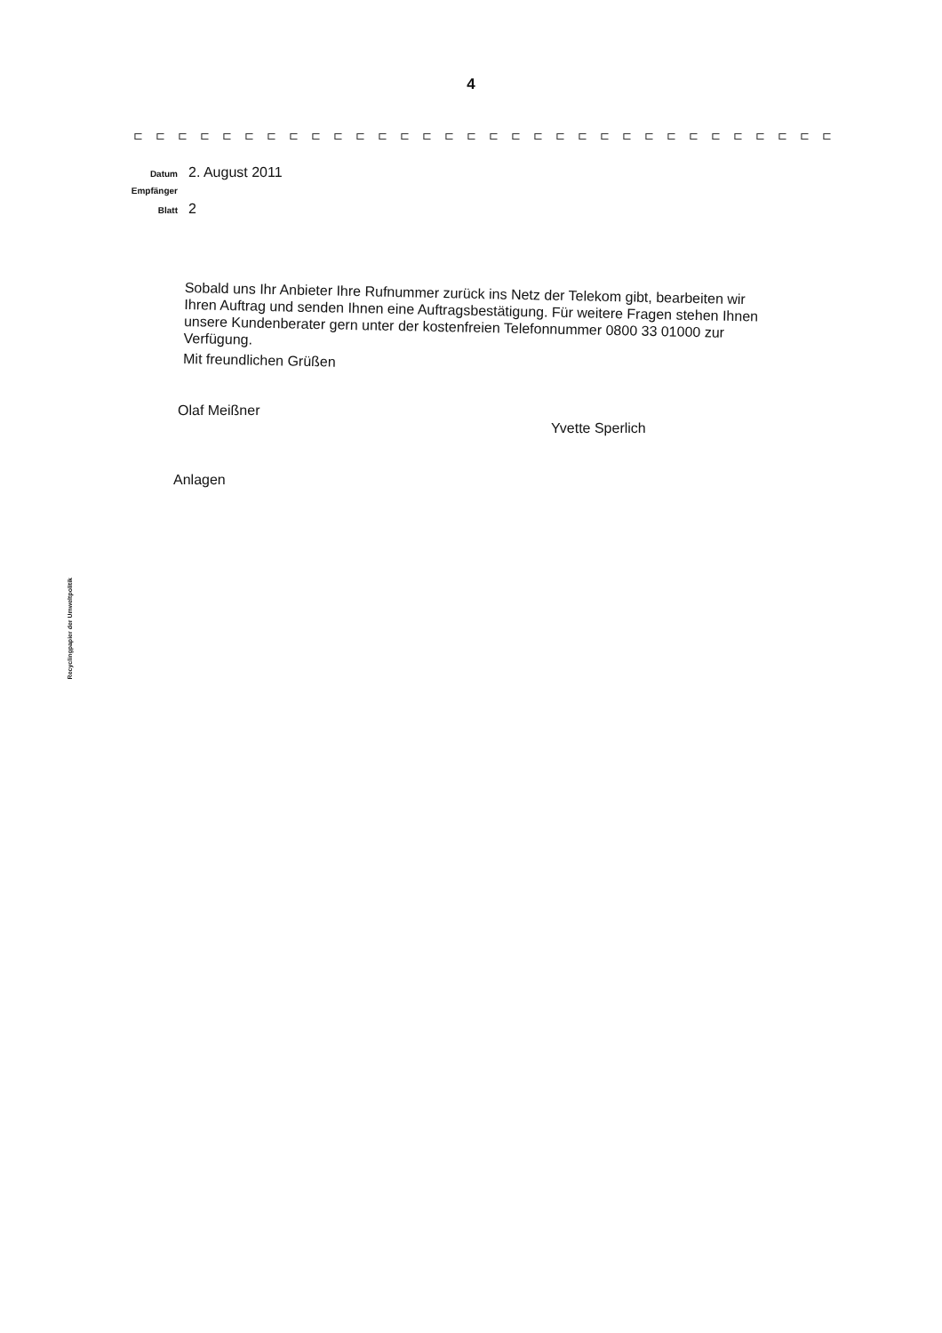4
⊏⊏⊏⊏⊏⊏⊏⊏⊏⊏⊏⊏⊏⊏⊏⊏⊏⊏⊏⊏⊏⊏⊏⊏⊏⊏⊏⊏⊏⊏⊏⊏
Datum 2. August 2011
Empfänger
Blatt 2
Sobald uns Ihr Anbieter Ihre Rufnummer zurück ins Netz der Telekom gibt, bearbeiten wir Ihren Auftrag und senden Ihnen eine Auftragsbestätigung. Für weitere Fragen stehen Ihnen unsere Kundenberater gern unter der kostenfreien Telefonnummer 0800 33 01000 zur Verfügung.
Mit freundlichen Grüßen
Olaf Meißner
Yvette Sperlich
Anlagen
Recyclingpapier der Umweltpolitik